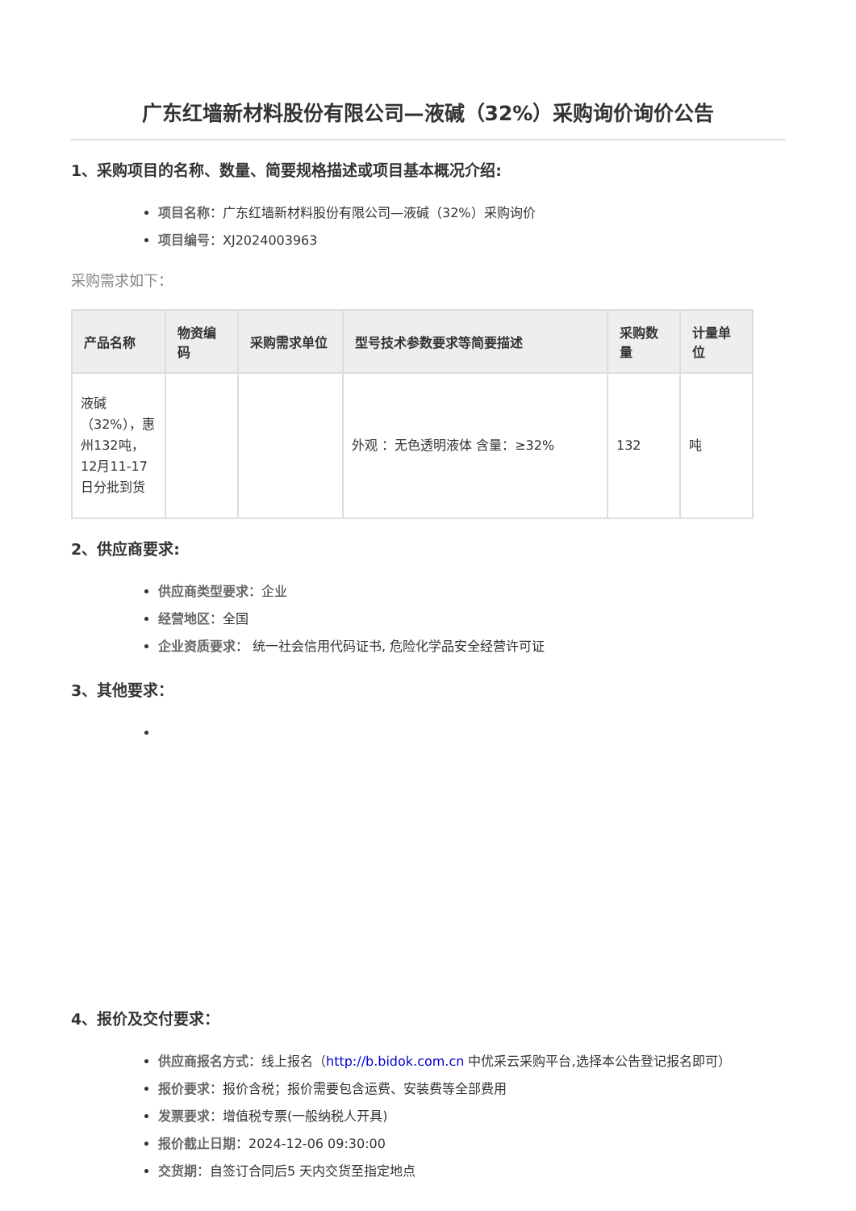广东红墙新材料股份有限公司—液碱（32%）采购询价询价公告
1、采购项目的名称、数量、简要规格描述或项目基本概况介绍:
项目名称：广东红墙新材料股份有限公司—液碱（32%）采购询价
项目编号：XJ2024003963
采购需求如下：
| 产品名称 | 物资编码 | 采购需求单位 | 型号技术参数要求等简要描述 | 采购数量 | 计量单位 |
| --- | --- | --- | --- | --- | --- |
| 液碱（32%），惠州132吨，12月11-17日分批到货 | | | 外观 ：无色透明液体 含量：≥32% | 132 | 吨 |
2、供应商要求:
供应商类型要求：企业
经营地区：全国
企业资质要求： 统一社会信用代码证书, 危险化学品安全经营许可证
3、其他要求：
4、报价及交付要求：
供应商报名方式：线上报名（http://b.bidok.com.cn 中优采云采购平台,选择本公告登记报名即可）
报价要求：报价含税；报价需要包含运费、安装费等全部费用
发票要求：增值税专票(一般纳税人开具)
报价截止日期：2024-12-06 09:30:00
交货期：自签订合同后5 天内交货至指定地点